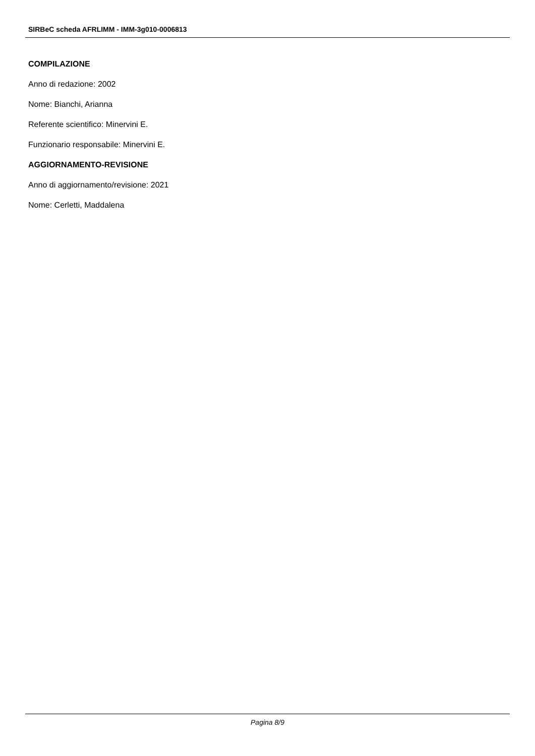SIRBeC scheda AFRLIMM - IMM-3g010-0006813
COMPILAZIONE
Anno di redazione: 2002
Nome: Bianchi, Arianna
Referente scientifico: Minervini E.
Funzionario responsabile: Minervini E.
AGGIORNAMENTO-REVISIONE
Anno di aggiornamento/revisione: 2021
Nome: Cerletti, Maddalena
Pagina 8/9